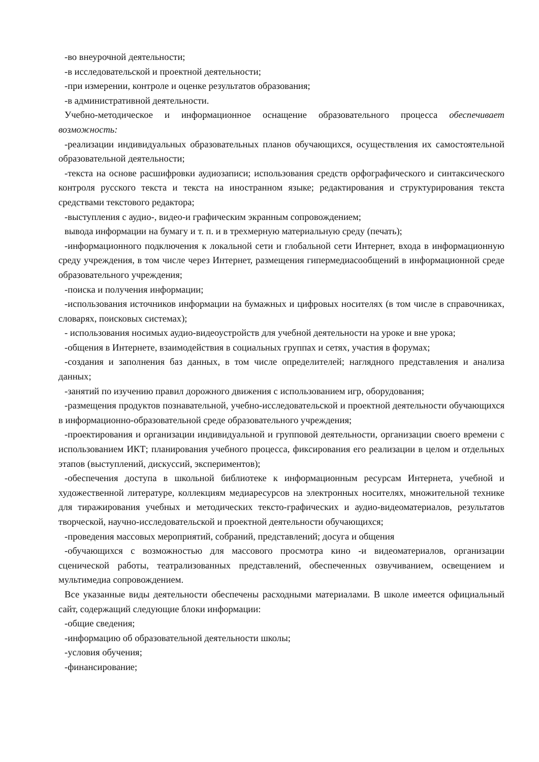-во внеурочной деятельности;
-в исследовательской и проектной деятельности;
-при измерении, контроле и оценке результатов образования;
-в административной деятельности.
Учебно-методическое и информационное оснащение образовательного процесса обеспечивает возможность:
-реализации индивидуальных образовательных планов обучающихся, осуществления их самостоятельной образовательной деятельности;
-текста на основе расшифровки аудиозаписи; использования средств орфографического и синтаксического контроля русского текста и текста на иностранном языке; редактирования и структурирования текста средствами текстового редактора;
-выступления с аудио-, видео-и графическим экранным сопровождением;
вывода информации на бумагу и т. п. и в трехмерную материальную среду (печать);
-информационного подключения к локальной сети и глобальной сети Интернет, входа в информационную среду учреждения, в том числе через Интернет, размещения гипермедиасообщений в информационной среде образовательного учреждения;
-поиска и получения информации;
-использования источников информации на бумажных и цифровых носителях (в том числе в справочниках, словарях, поисковых системах);
- использования носимых аудио-видеоустройств для учебной деятельности на уроке и вне урока;
-общения в Интернете, взаимодействия в социальных группах и сетях, участия в форумах;
-создания и заполнения баз данных, в том числе определителей; наглядного представления и анализа данных;
-занятий по изучению правил дорожного движения с использованием игр, оборудования;
-размещения продуктов познавательной, учебно-исследовательской и проектной деятельности обучающихся в информационно-образовательной среде образовательного учреждения;
-проектирования и организации индивидуальной и групповой деятельности, организации своего времени с использованием ИКТ; планирования учебного процесса, фиксирования его реализации в целом и отдельных этапов (выступлений, дискуссий, экспериментов);
-обеспечения доступа в школьной библиотеке к информационным ресурсам Интернета, учебной и художественной литературе, коллекциям медиаресурсов на электронных носителях, множительной технике для тиражирования учебных и методических тексто-графических и аудио-видеоматериалов, результатов творческой, научно-исследовательской и проектной деятельности обучающихся;
-проведения массовых мероприятий, собраний, представлений; досуга и общения
-обучающихся с возможностью для массового просмотра кино -и видеоматериалов, организации сценической работы, театрализованных представлений, обеспеченных озвучиванием, освещением и мультимедиа сопровождением.
Все указанные виды деятельности обеспечены расходными материалами. В школе имеется официальный сайт, содержащий следующие блоки информации:
-общие сведения;
-информацию об образовательной деятельности школы;
-условия обучения;
-финансирование;